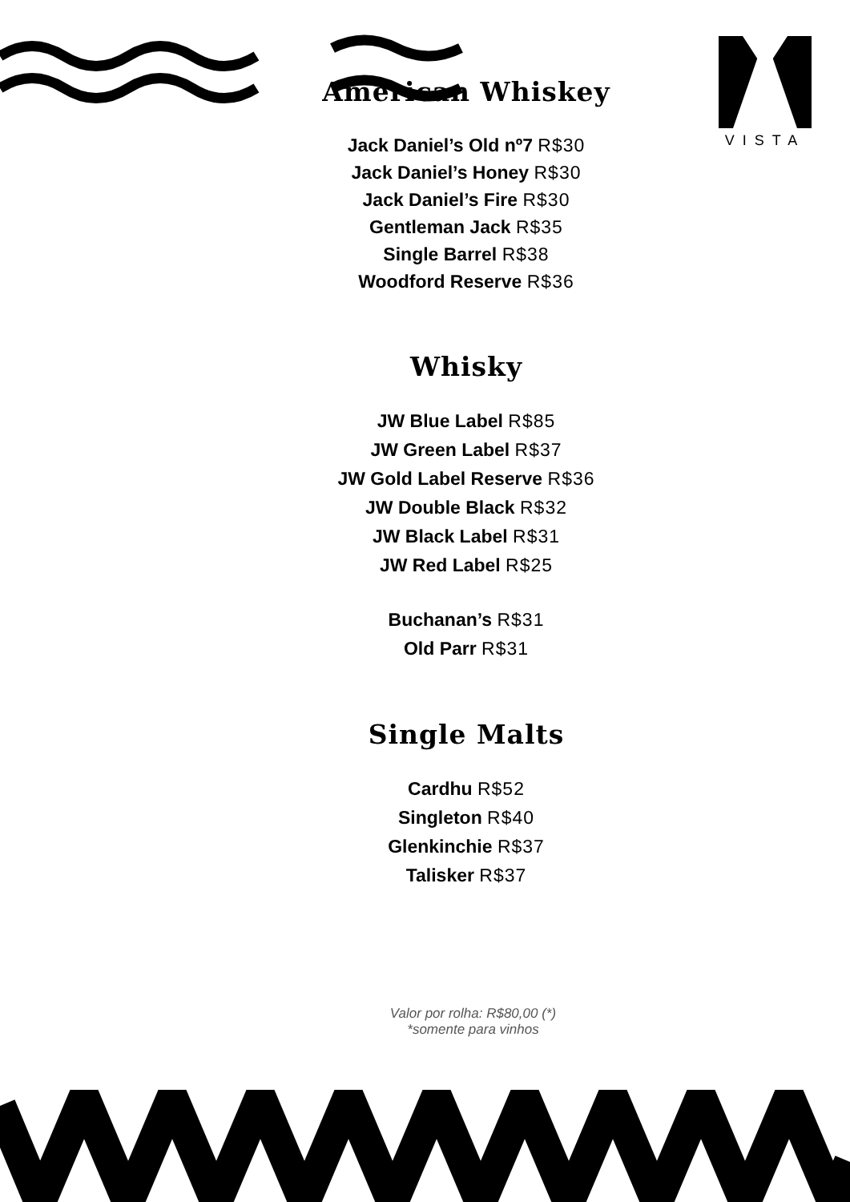VISTA
American Whiskey
Jack Daniel’s Old nº7 R$30
Jack Daniel’s Honey R$30
Jack Daniel’s Fire R$30
Gentleman Jack R$35
Single Barrel R$38
Woodford Reserve R$36
Whisky
JW Blue Label R$85
JW Green Label R$37
JW Gold Label Reserve R$36
JW Double Black R$32
JW Black Label R$31
JW Red Label R$25
Buchanan’s R$31
Old Parr R$31
Single Malts
Cardhu R$52
Singleton R$40
Glenkinchie R$37
Talisker R$37
Valor por rolha: R$80,00 (*)
*somente para vinhos